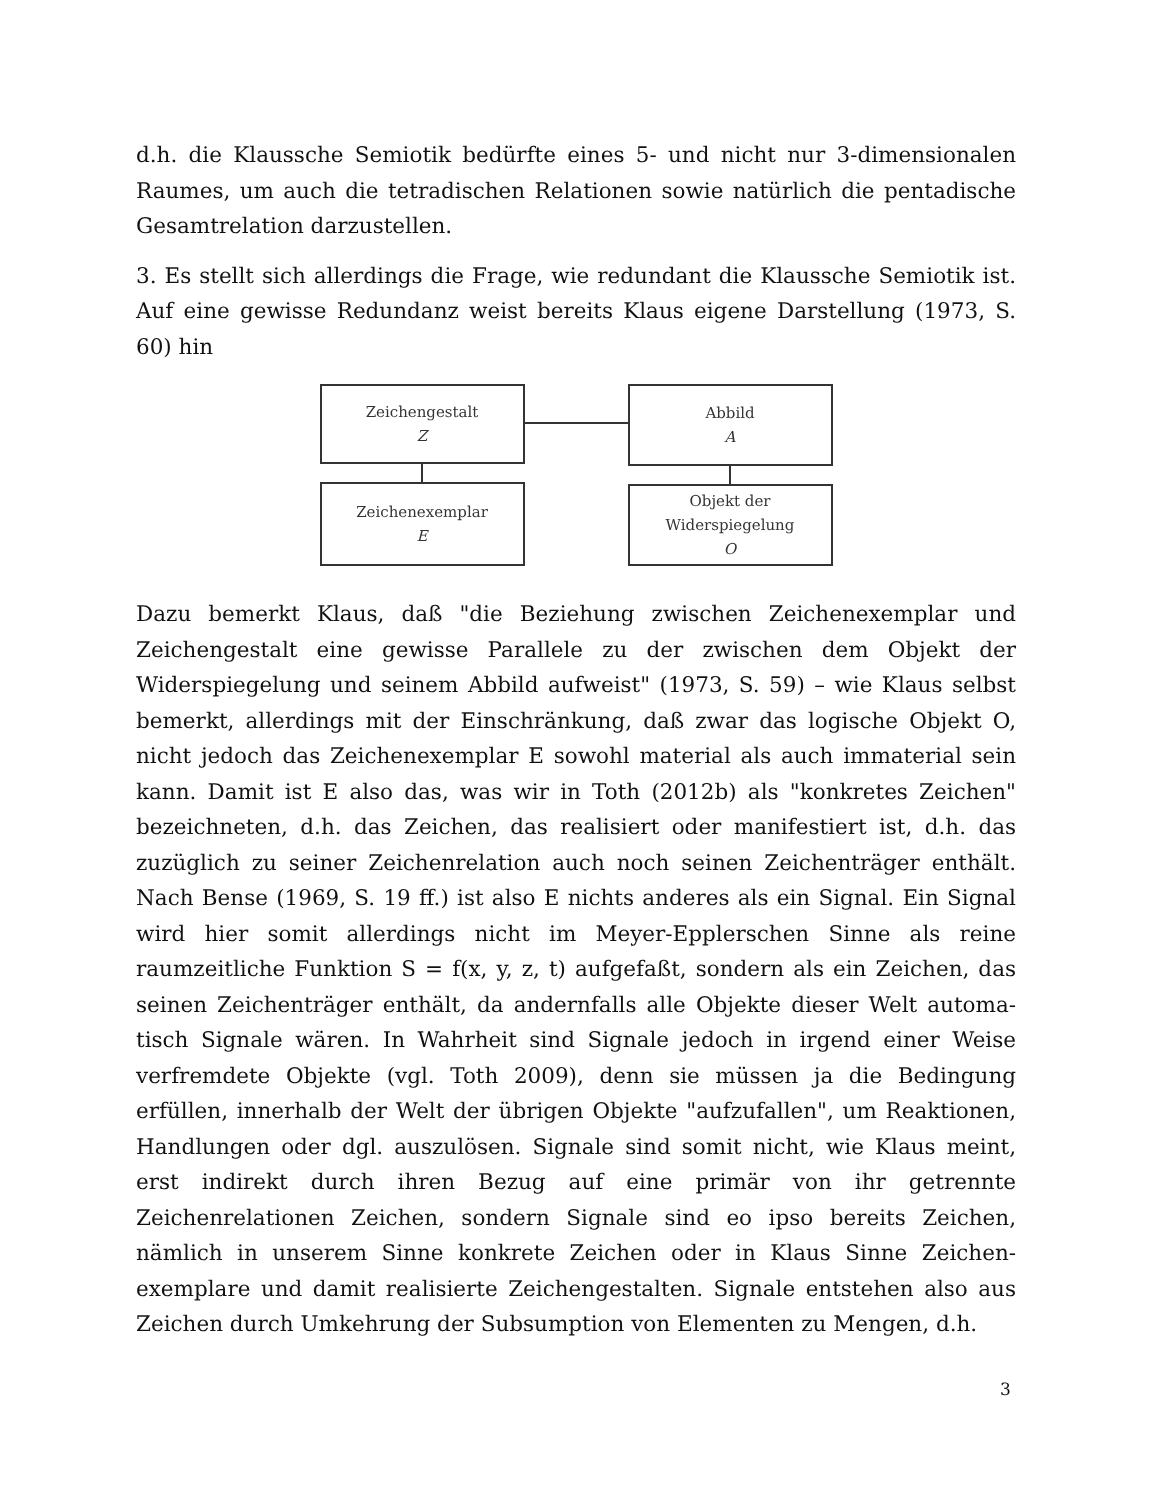d.h. die Klaussche Semiotik bedürfte eines 5- und nicht nur 3-dimensionalen Raumes, um auch die tetradischen Relationen sowie natürlich die pentadische Gesamtrelation darzustellen.
3. Es stellt sich allerdings die Frage, wie redundant die Klaussche Semiotik ist. Auf eine gewisse Redundanz weist bereits Klaus eigene Darstellung (1973, S. 60) hin
Zeichengestalt
Z
Zeichenexemplar
E
Abbild
A
Objekt der
Widerspiegelung
O
Dazu bemerkt Klaus, daß "die Beziehung zwischen Zeichenexemplar und Zeichengestalt eine gewisse Parallele zu der zwischen dem Objekt der Widerspiegelung und seinem Abbild aufweist" (1973, S. 59) – wie Klaus selbst bemerkt, allerdings mit der Einschränkung, daß zwar das logische Objekt O, nicht jedoch das Zeichenexemplar E sowohl material als auch immaterial sein kann. Damit ist E also das, was wir in Toth (2012b) als "konkretes Zeichen" bezeichneten, d.h. das Zeichen, das realisiert oder manifestiert ist, d.h. das zuzüglich zu seiner Zeichenrelation auch noch seinen Zeichenträger enthält. Nach Bense (1969, S. 19 ff.) ist also E nichts anderes als ein Signal. Ein Signal wird hier somit allerdings nicht im Meyer-Epplerschen Sinne als reine raumzeitliche Funktion S = f(x, y, z, t) aufgefaßt, sondern als ein Zeichen, das seinen Zeichenträger enthält, da andernfalls alle Objekte dieser Welt automa-tisch Signale wären. In Wahrheit sind Signale jedoch in irgend einer Weise verfremdete Objekte (vgl. Toth 2009), denn sie müssen ja die Bedingung erfüllen, innerhalb der Welt der übrigen Objekte "aufzufallen", um Reaktionen, Handlungen oder dgl. auszulösen. Signale sind somit nicht, wie Klaus meint, erst indirekt durch ihren Bezug auf eine primär von ihr getrennte Zeichenrelationen Zeichen, sondern Signale sind eo ipso bereits Zeichen, nämlich in unserem Sinne konkrete Zeichen oder in Klaus Sinne Zeichen-exemplare und damit realisierte Zeichengestalten. Signale entstehen also aus Zeichen durch Umkehrung der Subsumption von Elementen zu Mengen, d.h.
3